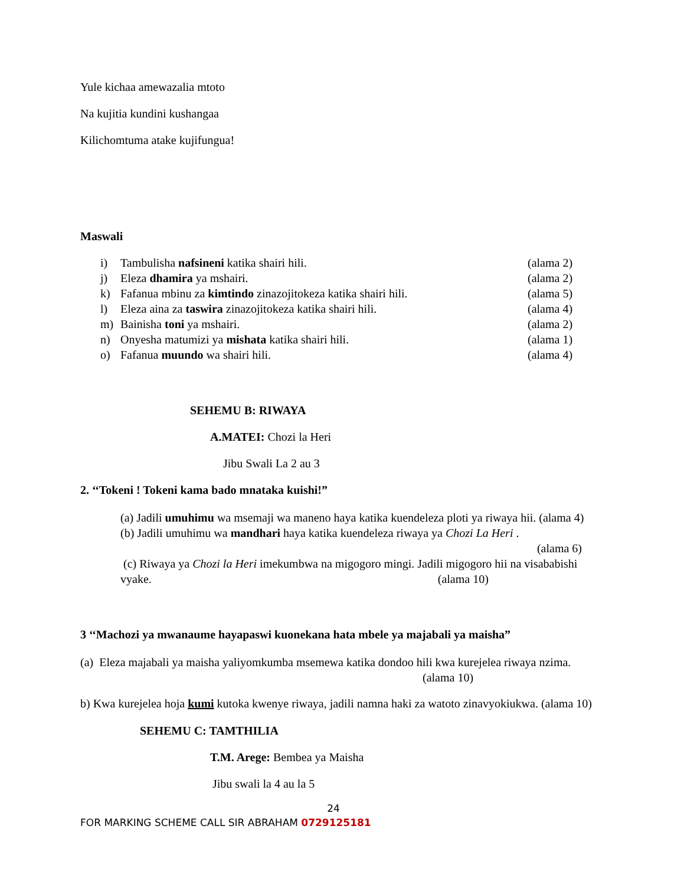Yule kichaa amewazalia mtoto
Na kujitia kundini kushangaa
Kilichomtuma atake kujifungua!
Maswali
i) Tambulisha nafsineni katika shairi hili. (alama 2)
j) Eleza dhamira ya mshairi. (alama 2)
k) Fafanua mbinu za kimtindo zinazojitokeza katika shairi hili. (alama 5)
l) Eleza aina za taswira zinazojitokeza katika shairi hili. (alama 4)
m) Bainisha toni ya mshairi. (alama 2)
n) Onyesha matumizi ya mishata katika shairi hili. (alama 1)
o) Fafanua muundo wa shairi hili. (alama 4)
SEHEMU B: RIWAYA
A.MATEI: Chozi la Heri
Jibu Swali La 2 au 3
2. ‘‘Tokeni ! Tokeni kama bado mnataka kuishi!”
(a) Jadili umuhimu wa msemaji wa maneno haya katika kuendeleza ploti ya riwaya hii. (alama 4)
(b) Jadili umuhimu wa mandhari haya katika kuendeleza riwaya ya Chozi La Heri .
(alama 6)
(c) Riwaya ya Chozi la Heri imekumbwa na migogoro mingi. Jadili migogoro hii na visababishi vyake. (alama 10)
3 ‘‘Machozi ya mwanaume hayapaswi kuonekana hata mbele ya majabali ya maisha”
(a) Eleza majabali ya maisha yaliyomkumba msemewa katika dondoo hili kwa kurejelea riwaya nzima. (alama 10)
b) Kwa kurejelea hoja kumi kutoka kwenye riwaya, jadili namna haki za watoto zinavyokiukwa. (alama 10)
SEHEMU C: TAMTHILIA
T.M. Arege: Bembea ya Maisha
Jibu swali la 4 au la 5
24
FOR MARKING SCHEME CALL SIR ABRAHAM 0729125181